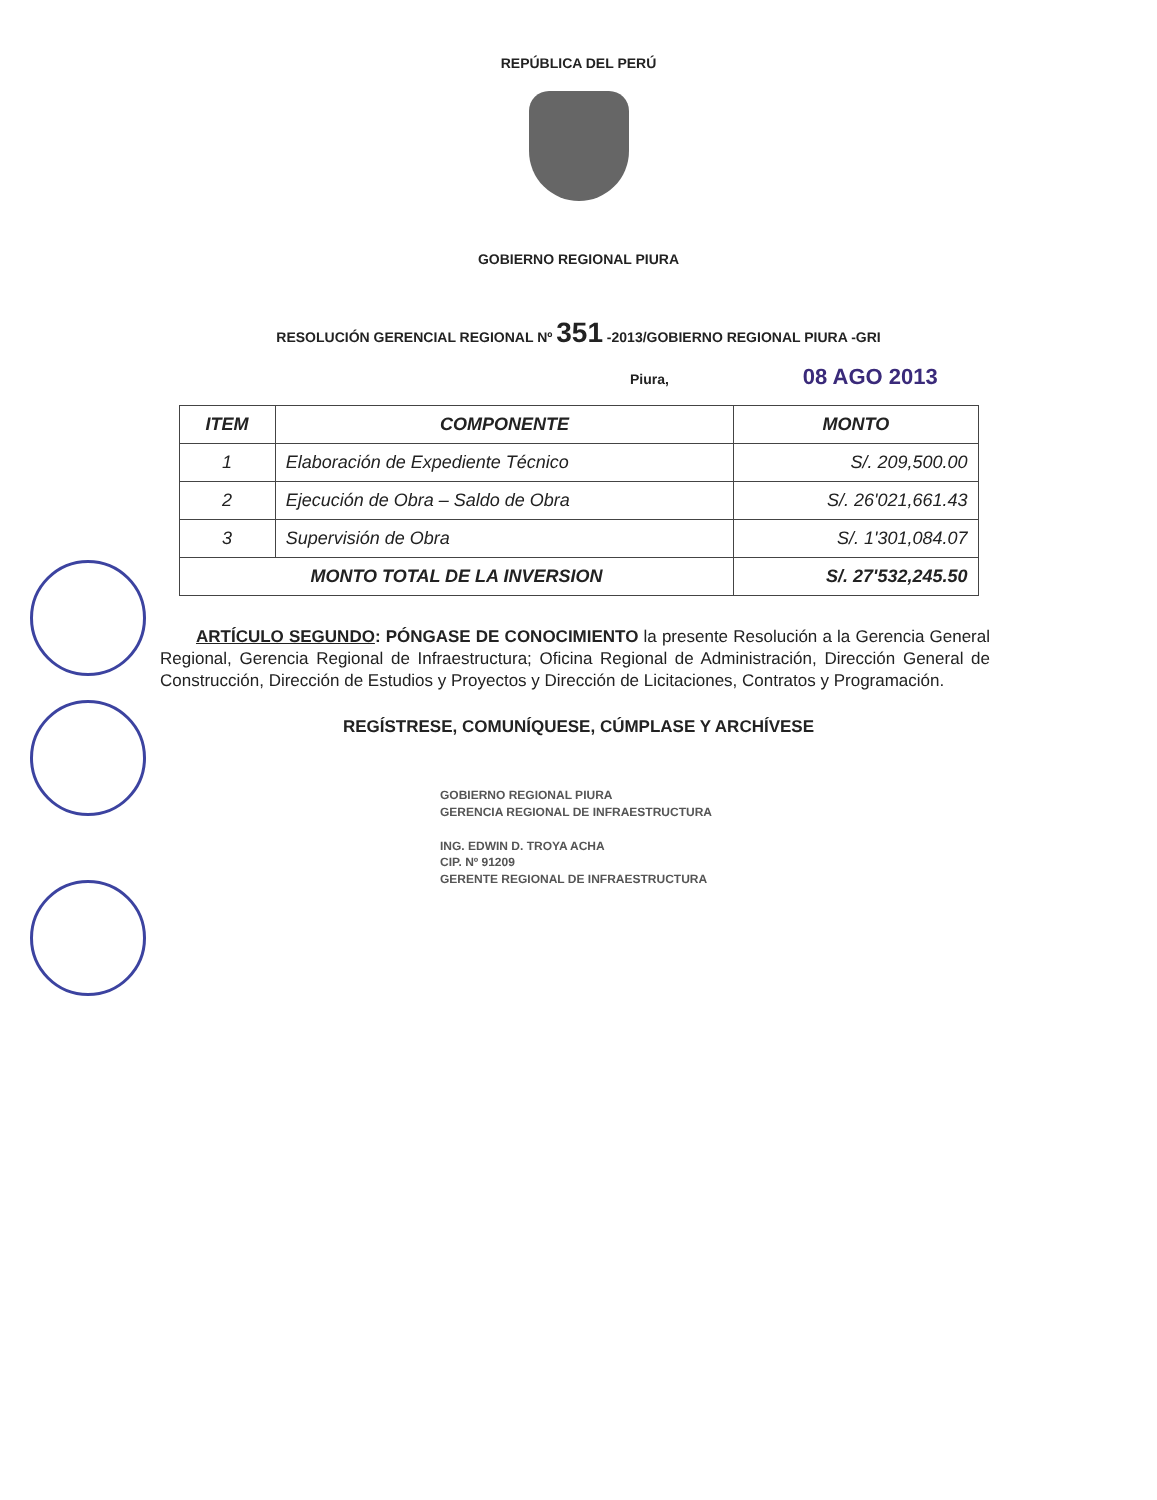REPÚBLICA DEL PERÚ
GOBIERNO REGIONAL PIURA
RESOLUCIÓN GERENCIAL REGIONAL Nº 351 -2013/GOBIERNO REGIONAL PIURA -GRI
Piura, 08 AGO 2013
| ITEM | COMPONENTE | MONTO |
| --- | --- | --- |
| 1 | Elaboración de Expediente Técnico | S/. 209,500.00 |
| 2 | Ejecución de Obra – Saldo de Obra | S/. 26'021,661.43 |
| 3 | Supervisión de Obra | S/. 1'301,084.07 |
| MONTO TOTAL DE LA INVERSION | | S/. 27'532,245.50 |
ARTÍCULO SEGUNDO: PÓNGASE DE CONOCIMIENTO la presente Resolución a la Gerencia General Regional, Gerencia Regional de Infraestructura; Oficina Regional de Administración, Dirección General de Construcción, Dirección de Estudios y Proyectos y Dirección de Licitaciones, Contratos y Programación.
REGÍSTRESE, COMUNÍQUESE, CÚMPLASE Y ARCHÍVESE
GOBIERNO REGIONAL PIURA
GERENCIA REGIONAL DE INFRAESTRUCTURA
ING. EDWIN D. TROYA ACHA
CIP. Nº 91209
GERENTE REGIONAL DE INFRAESTRUCTURA